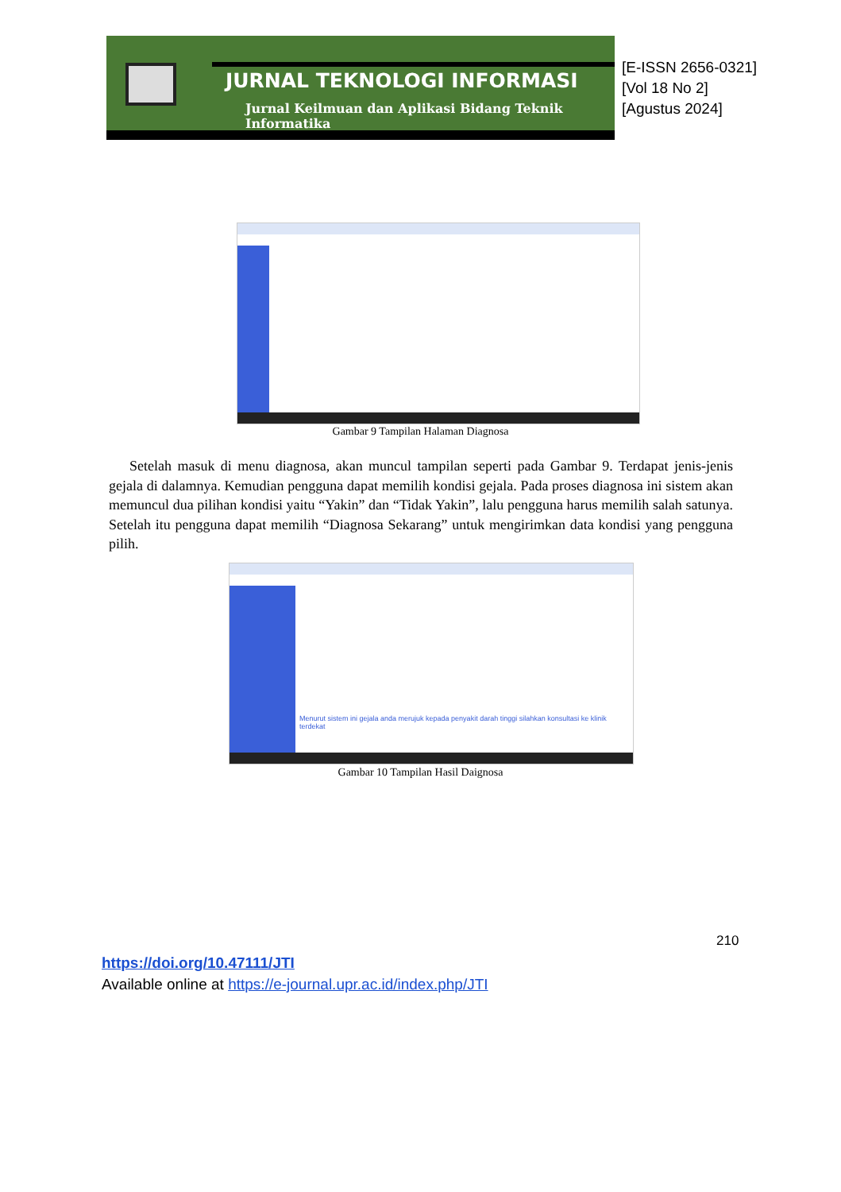JURNAL TEKNOLOGI INFORMASI
Jurnal Keilmuan dan Aplikasi Bidang Teknik Informatika
[E-ISSN 2656-0321]
[Vol 18 No 2]
[Agustus 2024]
Gambar 9 Tampilan Halaman Diagnosa
Setelah masuk di menu diagnosa, akan muncul tampilan seperti pada Gambar 9. Terdapat jenis-jenis gejala di dalamnya. Kemudian pengguna dapat memilih kondisi gejala. Pada proses diagnosa ini sistem akan memuncul dua pilihan kondisi yaitu “Yakin” dan “Tidak Yakin”, lalu pengguna harus memilih salah satunya. Setelah itu pengguna dapat memilih “Diagnosa Sekarang” untuk mengirimkan data kondisi yang pengguna pilih.
Menurut sistem ini gejala anda merujuk kepada penyakit darah tinggi silahkan konsultasi ke klinik terdekat
Gambar 10 Tampilan Hasil Daignosa
210
https://doi.org/10.47111/JTI
Available online at https://e-journal.upr.ac.id/index.php/JTI